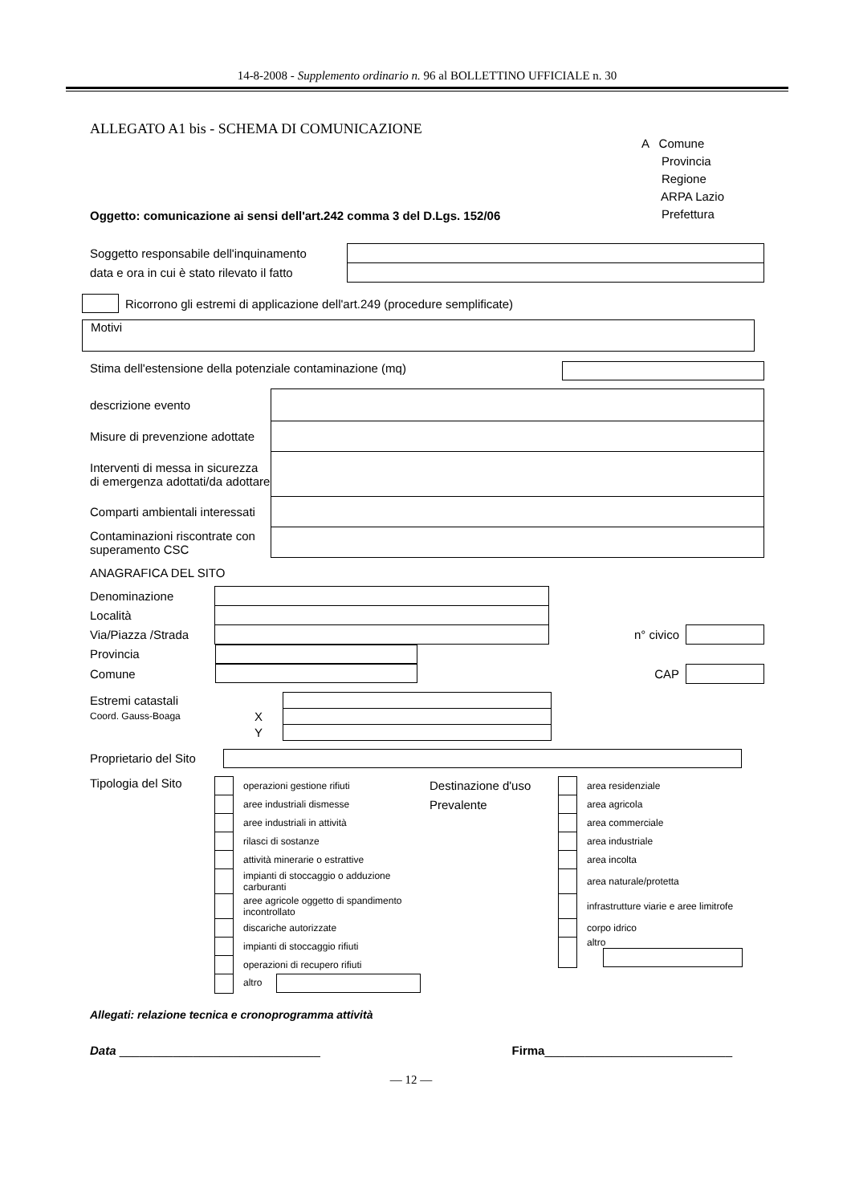14-8-2008 - Supplemento ordinario n. 96 al BOLLETTINO UFFICIALE n. 30
ALLEGATO A1 bis - SCHEMA DI COMUNICAZIONE
A Comune
Provincia
Regione
ARPA Lazio
Prefettura
Oggetto: comunicazione ai sensi dell'art.242 comma 3 del D.Lgs. 152/06
| Soggetto responsabile dell'inquinamento | |
| data e ora in cui è stato rilevato il fatto | |
Ricorrono gli estremi di applicazione dell'art.249 (procedure semplificate)
Motivi
Stima dell'estensione della potenziale contaminazione (mq)
| descrizione evento | |
| Misure di prevenzione adottate | |
| Interventi di messa in sicurezza di emergenza adottati/da adottare | |
| Comparti ambientali interessati | |
| Contaminazioni riscontrate con superamento CSC | |
ANAGRAFICA DEL SITO
| Denominazione | | | |
| Località | | | |
| Via/Piazza /Strada | | n° civico | |
| Provincia | | | |
| Comune | | CAP | |
| Estremi catastali | | |
| Coord. Gauss-Boaga | X | |
| | Y | |
Proprietario del Sito
Tipologia del Sito
| | operazioni gestione rifiuti |
| | aree industriali dismesse |
| | aree industriali in attività |
| | rilasci di sostanze |
| | attività minerarie o estrattive |
| | impianti di stoccaggio o adduzione carburanti |
| | aree agricole oggetto di spandimento incontrollato |
| | discariche autorizzate |
| | impianti di stoccaggio rifiuti |
| | operazioni di recupero rifiuti |
| | altro |
Destinazione d'uso
Prevalente
| | area residenziale |
| | area agricola |
| | area commerciale |
| | area industriale |
| | area incolta |
| | area naturale/protetta |
| | infrastrutture viarie e aree limitrofe |
| | corpo idrico |
| | altro |
Allegati: relazione tecnica e cronoprogramma attività
Data ______________________________ Firma____________________________
— 12 —